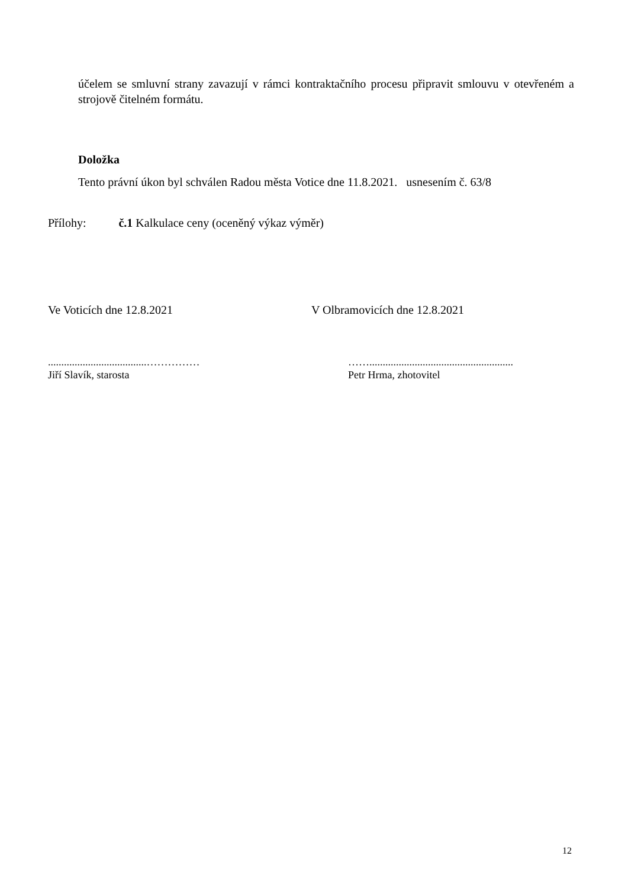účelem se smluvní strany zavazují v rámci kontraktačního procesu připravit smlouvu v otevřeném a strojově čitelném formátu.
Doložka
Tento právní úkon byl schválen Radou města Votice dne 11.8.2021. usnesením č. 63/8
Přílohy: č.1 Kalkulace ceny (oceněný výkaz výměr)
Ve Voticích dne 12.8.2021 V Olbramovicích dne 12.8.2021
.....................................……………
Jiří Slavík, starosta
……......................................................
Petr Hrma, zhotovitel
12